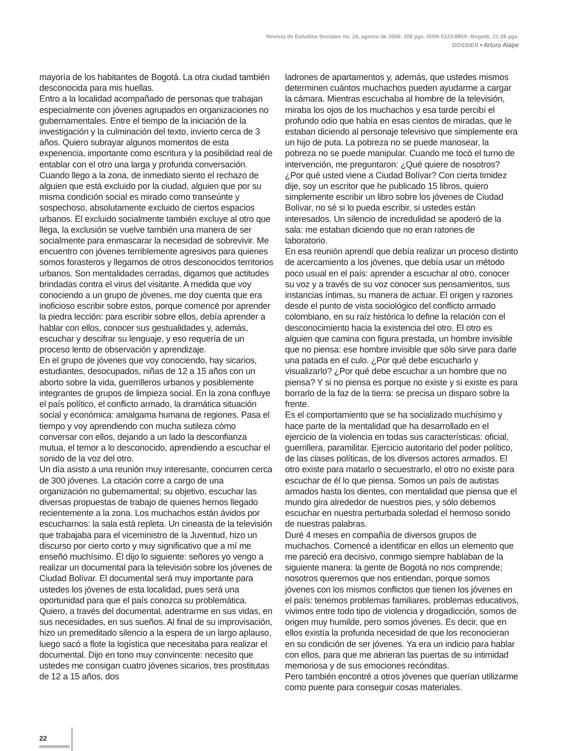Revista de Estudios Sociales no. 24, agosto de 2006: 108 pgs. ISSN 0123-885X: Bogotá; 21-26 pgs.
DOSSIER • Arturo Alape
mayoría de los habitantes de Bogotá. La otra ciudad también desconocida para mis huellas.
Entro a la localidad acompañado de personas que trabajan especialmente con jóvenes agrupados en organizaciones no gubernamentales. Entre el tiempo de la iniciación de la investigación y la culminación del texto, invierto cerca de 3 años. Quiero subrayar algunos momentos de esta experiencia, importante como escritura y la posibilidad real de entablar con el otro una larga y profunda conversación. Cuando llego a la zona, de inmediato siento el rechazo de alguien que está excluido por la ciudad, alguien que por su misma condición social es mirado como transeúnte y sospechoso, absolutamente excluido de ciertos espacios urbanos. El excluido socialmente también excluye al otro que llega, la exclusión se vuelve también una manera de ser socialmente para enmascarar la necesidad de sobrevivir. Me encuentro con jóvenes terriblemente agresivos para quienes somos forasteros y llegamos de otros desconocidos territorios urbanos. Son mentalidades cerradas, digamos que actitudes brindadas contra el virus del visitante. A medida que voy conociendo a un grupo de jóvenes, me doy cuenta que era inoficioso escribir sobre estos, porque comencé por aprender la piedra lección: para escribir sobre ellos, debía aprender a hablar con ellos, conocer sus gestualidades y, además, escuchar y descifrar su lenguaje, y eso requería de un proceso lento de observación y aprendizaje.
En el grupo de jóvenes que voy conociendo, hay sicarios, estudiantes, desocupados, niñas de 12 a 15 años con un aborto sobre la vida, guerrilleros urbanos y posiblemente integrantes de grupos de limpieza social. En la zona confluye el país político, el conflicto armado, la dramática situación social y económica: amalgama humana de regiones. Pasa el tiempo y voy aprendiendo con mucha sutileza cómo conversar con ellos, dejando a un lado la desconfianza mutua, el temor a lo desconocido, aprendiendo a escuchar el sonido de la voz del otro.
Un día asisto a una reunión muy interesante, concurren cerca de 300 jóvenes. La citación corre a cargo de una organización no gubernamental; su objetivo, escuchar las diversas propuestas de trabajo de quienes hemos llegado recientemente a la zona. Los muchachos están ávidos por escucharnos: la sala está repleta. Un cineasta de la televisión que trabajaba para el viceministro de la Juventud, hizo un discurso por cierto corto y muy significativo que a mí me enseñó muchísimo. Él dijo lo siguiente: señores yo vengo a realizar un documental para la televisión sobre los jóvenes de Ciudad Bolívar. El documental será muy importante para ustedes los jóvenes de esta localidad, pues será una oportunidad para que el país conozca su problemática. Quiero, a través del documental, adentrarme en sus vidas, en sus necesidades, en sus sueños. Al final de su improvisación, hizo un premeditado silencio a la espera de un largo aplauso, luego sacó a flote la logística que necesitaba para realizar el documental. Dijo en tono muy convincente: necesito que ustedes me consigan cuatro jóvenes sicarios, tres prostitutas de 12 a 15 años, dos
ladrones de apartamentos y, además, que ustedes mismos determinen cuántos muchachos pueden ayudarme a cargar la cámara. Mientras escuchaba al hombre de la televisión, miraba los ojos de los muchachos y esa tarde percibí el profundo odio que había en esas cientos de miradas, que le estaban diciendo al personaje televisivo que simplemente era un hijo de puta. La pobreza no se puede manosear, la pobreza no se puede manipular. Cuando me tocó el turno de intervención, me preguntaron: ¿Qué quiere de nosotros? ¿Por qué usted viene a Ciudad Bolívar? Con cierta timidez dije, soy un escritor que he publicado 15 libros, quiero simplemente escribir un libro sobre los jóvenes de Ciudad Bolívar, no sé si lo pueda escribir, si ustedes están interesados. Un silencio de incredulidad se apoderó de la sala: me estaban diciendo que no eran ratones de laboratorio.
En esa reunión aprendí que debía realizar un proceso distinto de acercamiento a los jóvenes, que debía usar un método poco usual en el país: aprender a escuchar al otro, conocer su voz y a través de su voz conocer sus pensamientos, sus instancias íntimas, su manera de actuar. El origen y razones desde el punto de vista sociológico del conflicto armado colombiano, en su raíz histórica lo define la relación con el desconocimiento hacia la existencia del otro. El otro es alguien que camina con figura prestada, un hombre invisible que no piensa: ese hombre invisible que sólo sirve para darle una patada en el culo. ¿Por qué debe escucharlo y visualizarlo? ¿Por qué debe escuchar a un hombre que no piensa? Y si no piensa es porque no existe y si existe es para borrarlo de la faz de la tierra: se precisa un disparo sobre la frente.
Es el comportamiento que se ha socializado muchísimo y hace parte de la mentalidad que ha desarrollado en el ejercicio de la violencia en todas sus características: oficial, guerrillera, paramilitar. Ejercicio autoritario del poder político, de las clases políticas, de los diversos actores armados. El otro existe para matarlo o secuestrarlo, el otro no existe para escuchar de él lo que piensa. Somos un país de autistas armados hasta los dientes, con mentalidad que piensa que el mundo gira alrededor de nuestros pies, y sólo debemos escuchar en nuestra perturbada soledad el hermoso sonido de nuestras palabras.
Duré 4 meses en compañía de diversos grupos de muchachos. Comencé a identificar en ellos un elemento que me pareció era decisivo, conmigo siempre hablaban de la siguiente manera: la gente de Bogotá no nos comprende; nosotros queremos que nos entiendan, porque somos jóvenes con los mismos conflictos que tienen los jóvenes en el país: tenemos problemas familiares, problemas educativos, vivimos entre todo tipo de violencia y drogadicción, somos de origen muy humilde, pero somos jóvenes. Es decir, que en ellos existía la profunda necesidad de que los reconocieran en su condición de ser jóvenes. Ya era un indicio para hablar con ellos, para que me abrieran las puertas de su intimidad memoriosa y de sus emociones recónditas.
Pero también encontré a otros jóvenes que querían utilizarme como puente para conseguir cosas materiales.
22